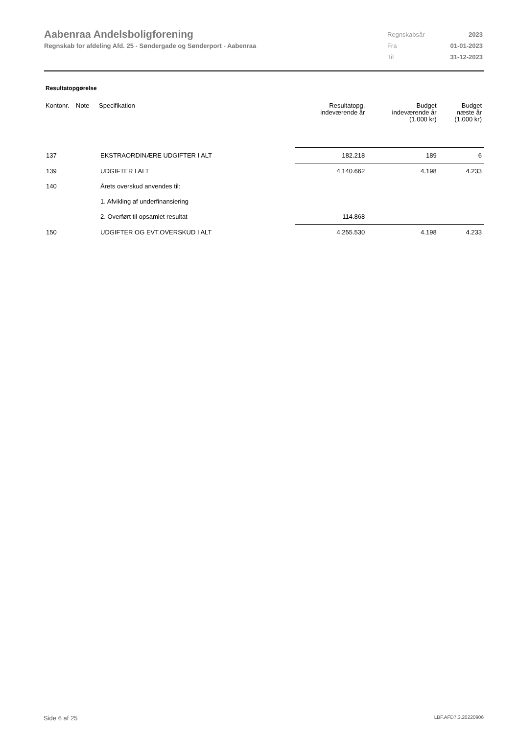Aabenraa Andelsboligforening
Regnskab for afdeling Afd. 25 - Søndergade og Sønderport - Aabenraa
| Regnskabsår | 2023 |
| Fra | 01-01-2023 |
| Til | 31-12-2023 |
Resultatopgørelse
| Kontonr. | Note | Specifikation | Resultatopg. indeværende år | Budget indeværende år (1.000 kr) | Budget næste år (1.000 kr) |
| --- | --- | --- | --- | --- | --- |
| 137 | | EKSTRAORDINÆRE UDGIFTER I ALT | 182.218 | 189 | 6 |
| 139 | | UDGIFTER I ALT | 4.140.662 | 4.198 | 4.233 |
| 140 | | Årets overskud anvendes til: | | | |
| | | 1. Afvikling af underfinansiering | | | |
| | | 2. Overført til opsamlet resultat | 114.868 | | |
| 150 | | UDGIFTER OG EVT.OVERSKUD I ALT | 4.255.530 | 4.198 | 4.233 |
Side 6 af 25 LBF.AFD7.3.20220906